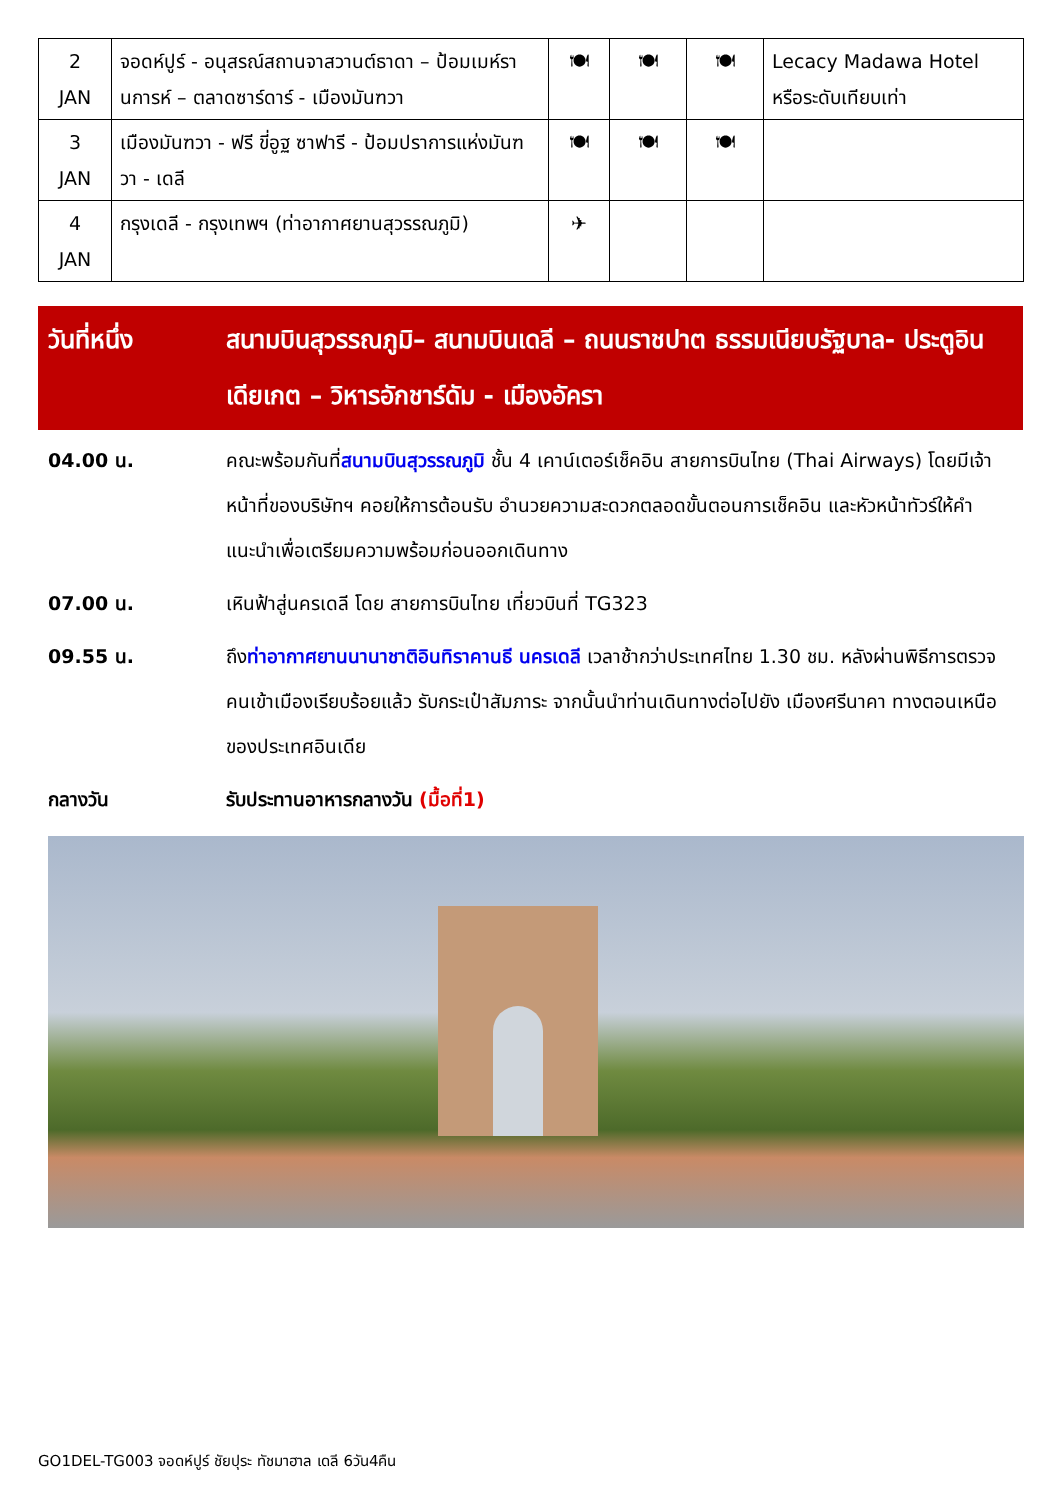| 2 JAN | จอดห์ปูร์ - อนุสรณ์สถานจาสวานต์ธาดา – ป้อมเมห์รานการห์ – ตลาดซาร์ดาร์ - เมืองมันฑวา | 🍽 | 🍽 | 🍽 | Lecacy Madawa Hotel หรือระดับเทียบเท่า |
| 3 JAN | เมืองมันฑวา - ฟรี ขี่อูฐ ซาฟารี - ป้อมปราการแห่งมันฑวา - เดลี | 🍽 | 🍽 | 🍽 | |
| 4 JAN | กรุงเดลี - กรุงเทพฯ (ท่าอากาศยานสุวรรณภูมิ) | ✈ | | | |
วันที่หนึ่ง สนามบินสุวรรณภูมิ– สนามบินเดลี – ถนนราชปาต ธรรมเนียบรัฐบาล- ประตูอินเดียเกต – วิหารอักชาร์ดัม - เมืองอัครา
04.00 น. คณะพร้อมกันที่สนามบินสุวรรณภูมิ ชั้น 4 เคาน์เตอร์เช็คอิน สายการบินไทย (Thai Airways) โดยมีเจ้าหน้าที่ของบริษัทฯ คอยให้การต้อนรับ อำนวยความสะดวกตลอดขั้นตอนการเช็คอิน และหัวหน้าทัวร์ให้คำแนะนำเพื่อเตรียมความพร้อมก่อนออกเดินทาง
07.00 น. เหินฟ้าสู่นครเดลี โดย สายการบินไทย เที่ยวบินที่ TG323
09.55 น. ถึงท่าอากาศยานนานาชาติอินทิราคานธี นครเดลี เวลาช้ากว่าประเทศไทย 1.30 ชม. หลังผ่านพิธีการตรวจคนเข้าเมืองเรียบร้อยแล้ว รับกระเป๋าสัมภาระ จากนั้นนำท่านเดินทางต่อไปยัง เมืองศรีนาคา ทางตอนเหนือของประเทศอินเดีย
กลางวัน รับประทานอาหารกลางวัน (มื้อที่1)
GO1DEL-TG003 จอดห์ปูร์ ชัยปุระ ทัชมาฮาล เดลี 6วัน4คืน